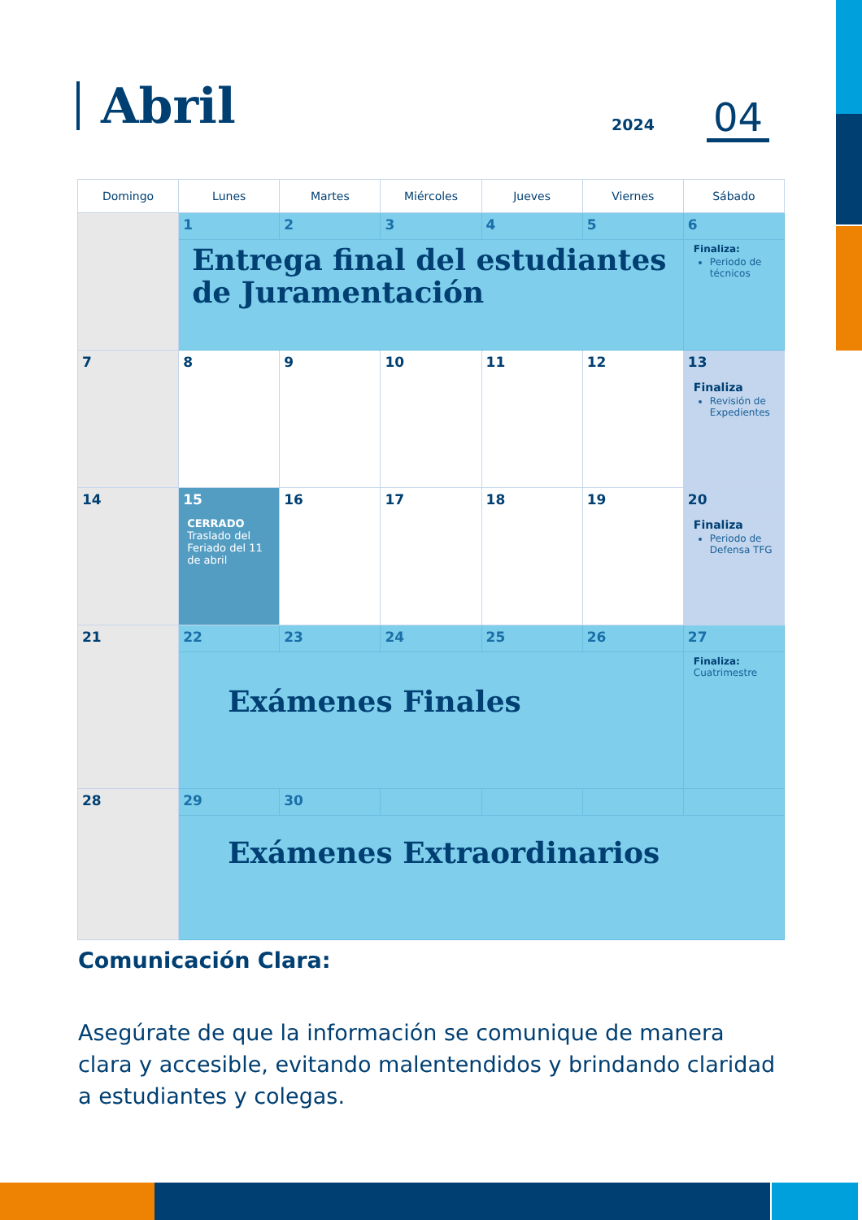Abril
2024 04
| Domingo | Lunes | Martes | Miércoles | Jueves | Viernes | Sábado |
| --- | --- | --- | --- | --- | --- | --- |
| | 1 | 2 | 3 | 4 | 5 | 6 |
| | Entrega final del estudiantes de Juramentación | | | | | Finaliza: Periodo de técnicos |
| 7 | 8 | 9 | 10 | 11 | 12 | 13 |
| | | | | | | Finaliza Revisión de Expedientes |
| 14 | 15 CERRADO Traslado del Feriado del 11 de abril | 16 | 17 | 18 | 19 | 20 |
| | | | | | | Finaliza Periodo de Defensa TFG |
| 21 | 22 | 23 | 24 | 25 | 26 | 27 |
| | Exámenes Finales | | | | | Finaliza: Cuatrimestre |
| 28 | 29 | 30 | | | | |
| | Exámenes Extraordinarios | | | | | |
Comunicación Clara:
Asegúrate de que la información se comunique de manera clara y accesible, evitando malentendidos y brindando claridad a estudiantes y colegas.